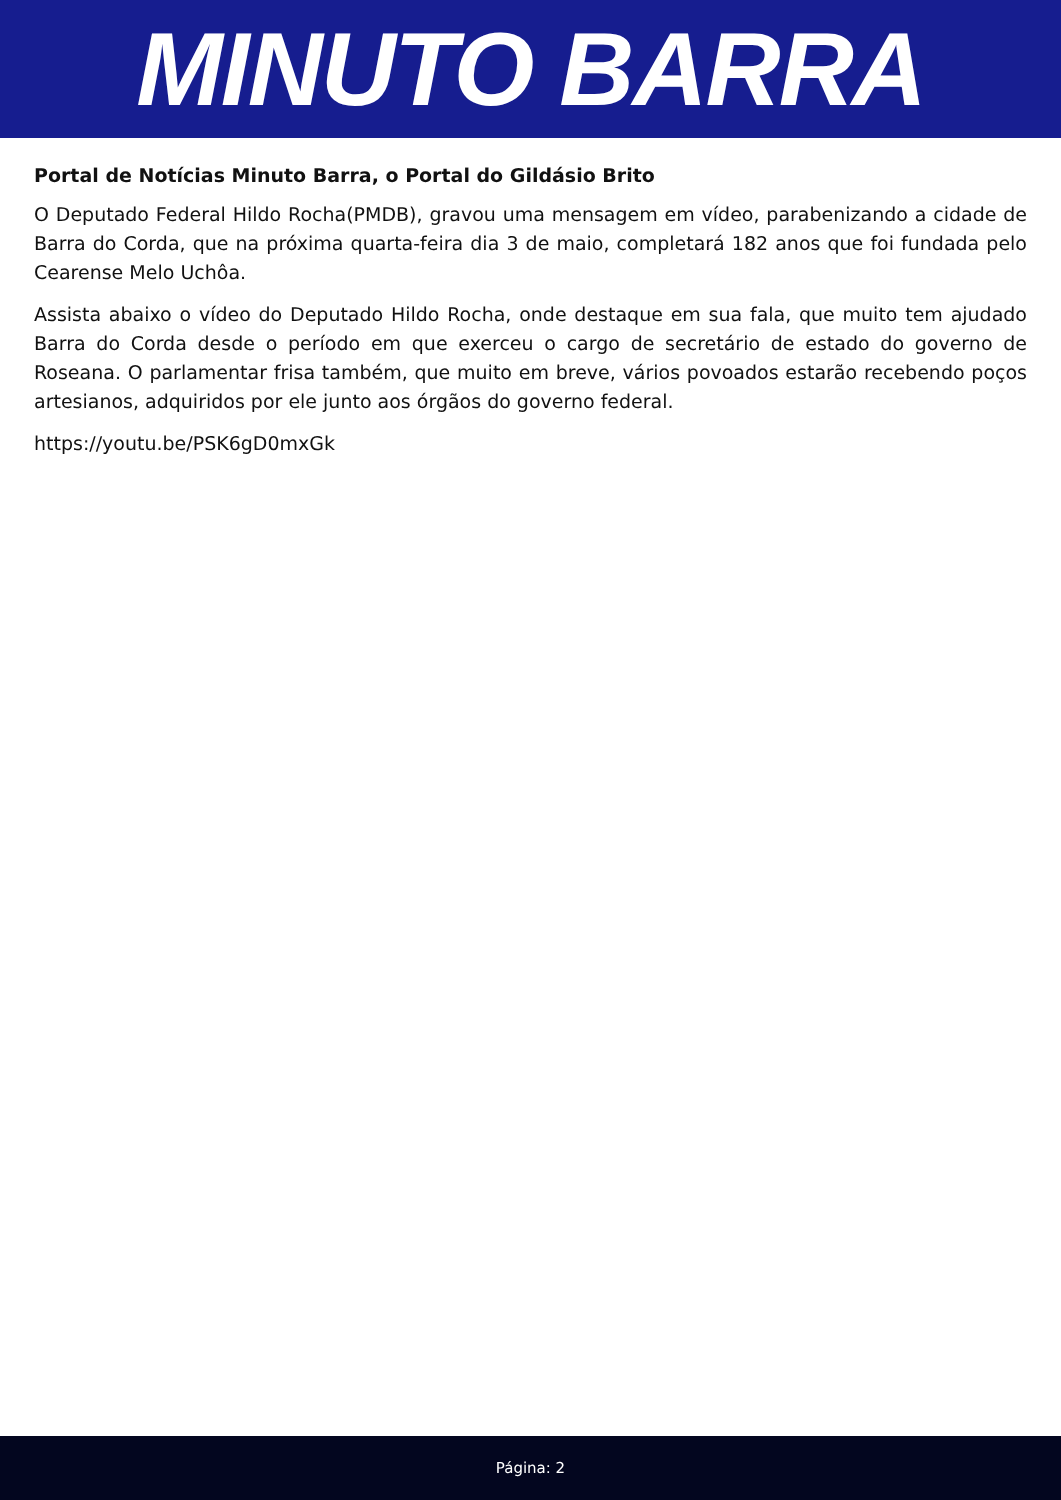MINUTO BARRA
Portal de Notícias Minuto Barra, o Portal do Gildásio Brito
O Deputado Federal Hildo Rocha(PMDB), gravou uma mensagem em vídeo, parabenizando a cidade de Barra do Corda, que na próxima quarta-feira dia 3 de maio, completará 182 anos que foi fundada pelo Cearense Melo Uchôa.
Assista abaixo o vídeo do Deputado Hildo Rocha, onde destaque em sua fala, que muito tem ajudado Barra do Corda desde o período em que exerceu o cargo de secretário de estado do governo de Roseana. O parlamentar frisa também, que muito em breve, vários povoados estarão recebendo poços artesianos, adquiridos por ele junto aos órgãos do governo federal.
https://youtu.be/PSK6gD0mxGk
Página: 2